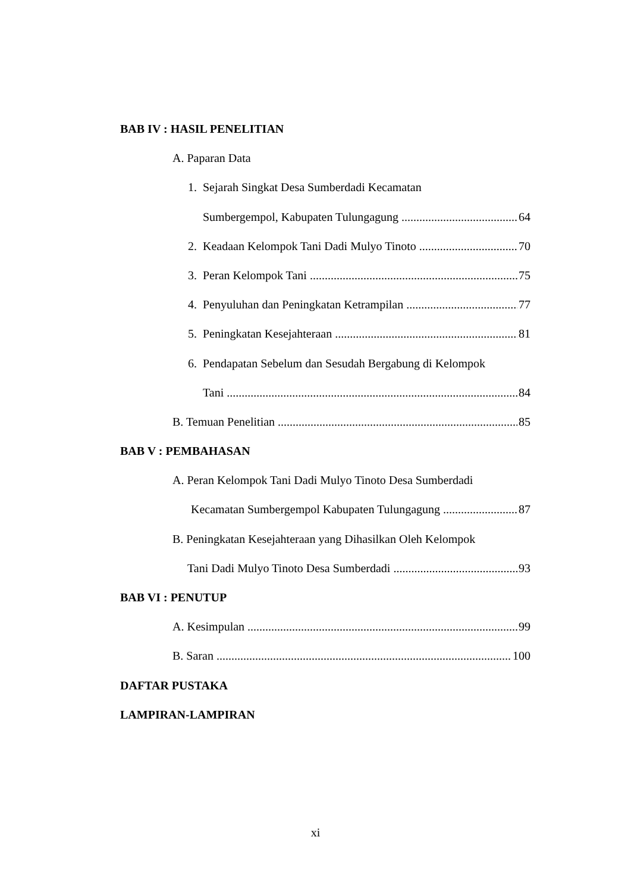BAB IV : HASIL PENELITIAN
A. Paparan Data
1. Sejarah Singkat Desa Sumberdadi Kecamatan
Sumbergempol, Kabupaten Tulungagung 64
2. Keadaan Kelompok Tani Dadi Mulyo Tinoto 70
3. Peran Kelompok Tani 75
4. Penyuluhan dan Peningkatan Ketrampilan 77
5. Peningkatan Kesejahteraan 81
6. Pendapatan Sebelum dan Sesudah Bergabung di Kelompok
Tani 84
B. Temuan Penelitian 85
BAB V : PEMBAHASAN
A. Peran Kelompok Tani Dadi Mulyo Tinoto Desa Sumberdadi
Kecamatan Sumbergempol Kabupaten Tulungagung 87
B. Peningkatan Kesejahteraan yang Dihasilkan Oleh Kelompok
Tani Dadi Mulyo Tinoto Desa Sumberdadi 93
BAB VI : PENUTUP
A. Kesimpulan 99
B. Saran 100
DAFTAR PUSTAKA
LAMPIRAN-LAMPIRAN
xi